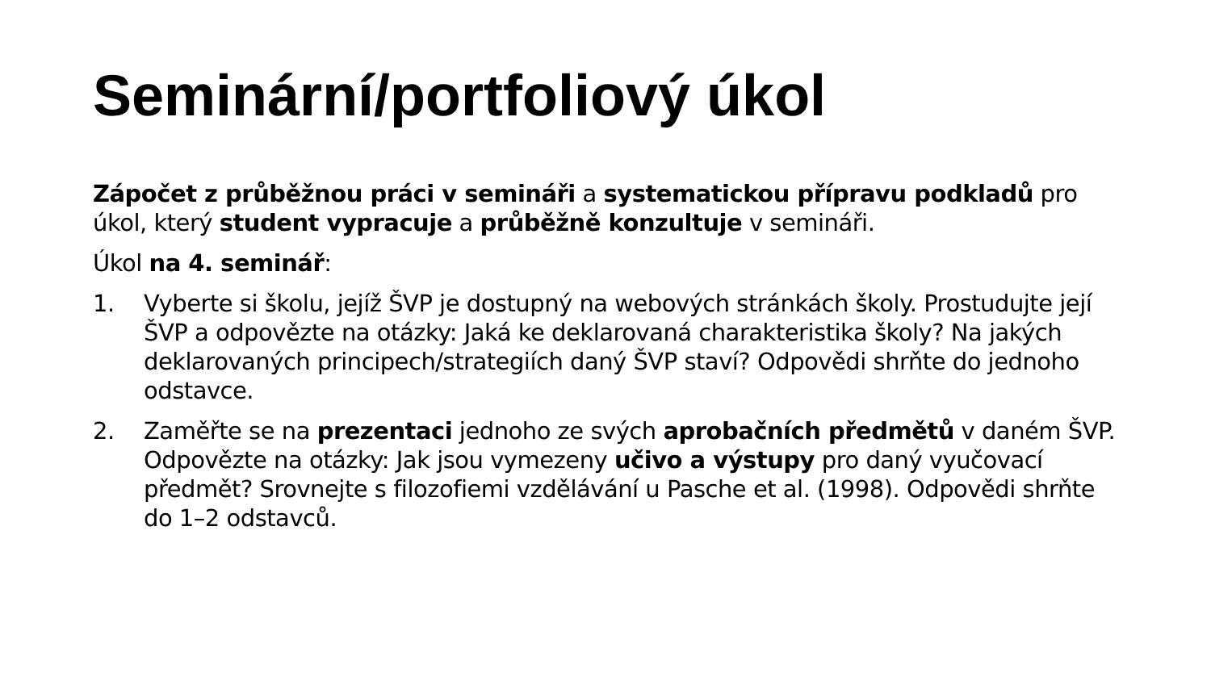Seminární/portfoliový úkol
Zápočet z průběžnou práci v semináři a systematickou přípravu podkladů pro úkol, který student vypracuje a průběžně konzultuje v semináři.
Úkol na 4. seminář:
1. Vyberte si školu, jejíž ŠVP je dostupný na webových stránkách školy. Prostudujte její ŠVP a odpovězte na otázky: Jaká ke deklarovaná charakteristika školy? Na jakých deklarovaných principech/strategiích daný ŠVP staví? Odpovědi shrňte do jednoho odstavce.
2. Zaměřte se na prezentaci jednoho ze svých aprobačních předmětů v daném ŠVP. Odpovězte na otázky: Jak jsou vymezeny učivo a výstupy pro daný vyučovací předmět? Srovnejte s filozofiemi vzdělávání u Pasche et al. (1998). Odpovědi shrňte do 1–2 odstavců.